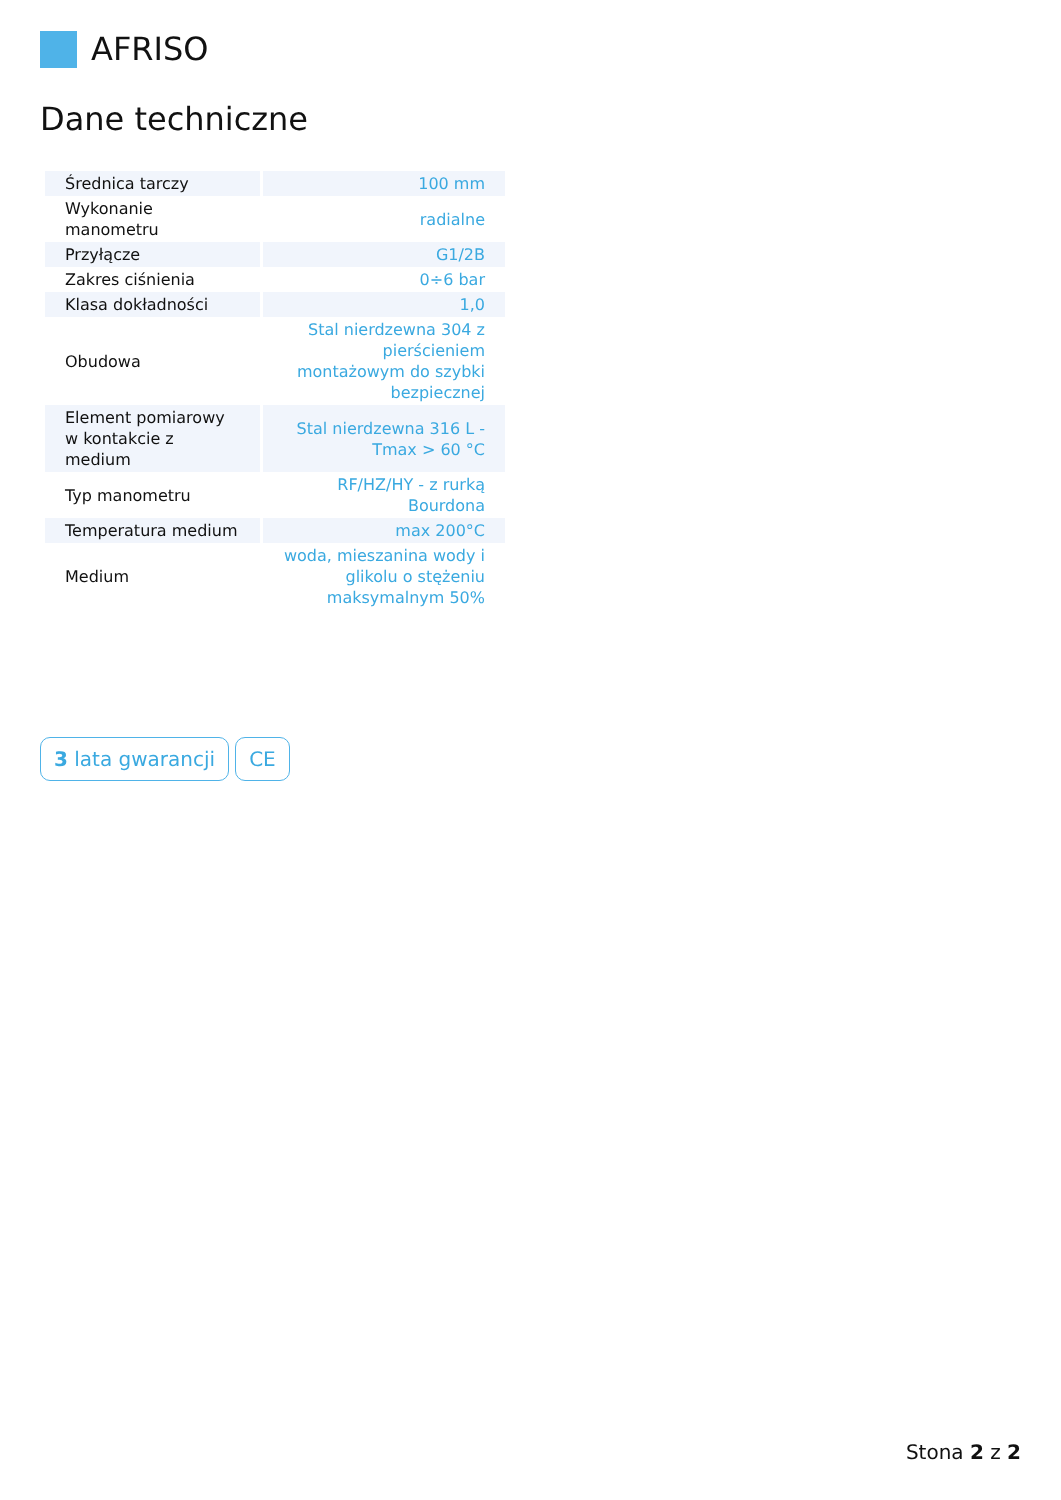AFRISO
Dane techniczne
| Średnica tarczy | 100 mm |
| Wykonanie manometru | radialne |
| Przyłącze | G1/2B |
| Zakres ciśnienia | 0÷6 bar |
| Klasa dokładności | 1,0 |
| Obudowa | Stal nierdzewna 304 z pierścieniem montażowym do szybki bezpiecznej |
| Element pomiarowy w kontakcie z medium | Stal nierdzewna 316 L - Tmax > 60 °C |
| Typ manometru | RF/HZ/HY - z rurką Bourdona |
| Temperatura medium | max 200°C |
| Medium | woda, mieszanina wody i glikolu o stężeniu maksymalnym 50% |
3 lata gwarancji CE
Stona 2 z 2